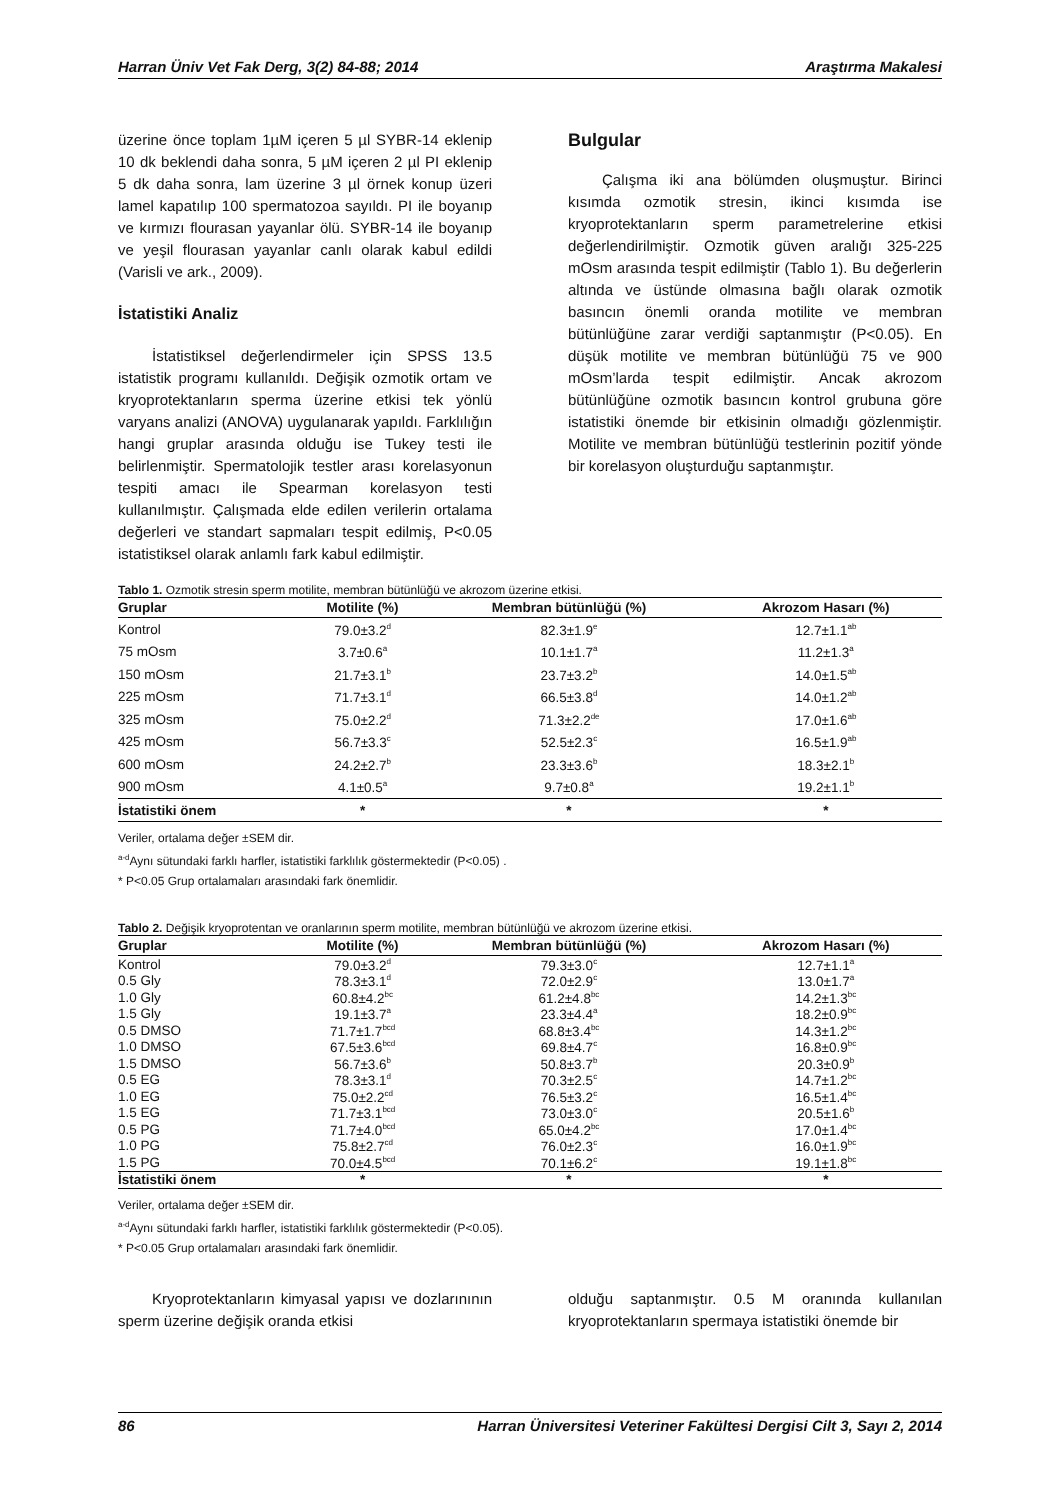Harran Üniv Vet Fak Derg, 3(2) 84-88; 2014 Araştırma Makalesi
üzerine önce toplam 1µM içeren 5 µl SYBR-14 eklenip 10 dk beklendi daha sonra, 5 µM içeren 2 µl PI eklenip 5 dk daha sonra, lam üzerine 3 µl örnek konup üzeri lamel kapatılıp 100 spermatozoa sayıldı. PI ile boyanıp ve kırmızı flourasan yayanlar ölü. SYBR-14 ile boyanıp ve yeşil flourasan yayanlar canlı olarak kabul edildi (Varisli ve ark., 2009).
İstatistiki Analiz
İstatistiksel değerlendirmeler için SPSS 13.5 istatistik programı kullanıldı. Değişik ozmotik ortam ve kryoprotektanların sperma üzerine etkisi tek yönlü varyans analizi (ANOVA) uygulanarak yapıldı. Farklılığın hangi gruplar arasında olduğu ise Tukey testi ile belirlenmiştir. Spermatolojik testler arası korelasyonun tespiti amacı ile Spearman korelasyon testi kullanılmıştır. Çalışmada elde edilen verilerin ortalama değerleri ve standart sapmaları tespit edilmiş, P<0.05 istatistiksel olarak anlamlı fark kabul edilmiştir.
Bulgular
Çalışma iki ana bölümden oluşmuştur. Birinci kısımda ozmotik stresin, ikinci kısımda ise kryoprotektanların sperm parametrelerine etkisi değerlendirilmiştir. Ozmotik güven aralığı 325-225 mOsm arasında tespit edilmiştir (Tablo 1). Bu değerlerin altında ve üstünde olmasına bağlı olarak ozmotik basıncın önemli oranda motilite ve membran bütünlüğüne zarar verdiği saptanmıştır (P<0.05). En düşük motilite ve membran bütünlüğü 75 ve 900 mOsm’larda tespit edilmiştir. Ancak akrozom bütünlüğüne ozmotik basıncın kontrol grubuna göre istatistiki önemde bir etkisinin olmadığı gözlenmiştir. Motilite ve membran bütünlüğü testlerinin pozitif yönde bir korelasyon oluşturduğu saptanmıştır.
Tablo 1. Ozmotik stresin sperm motilite, membran bütünlüğü ve akrozom üzerine etkisi.
| Gruplar | Motilite (%) | Membran bütünlüğü (%) | Akrozom Hasarı (%) |
| --- | --- | --- | --- |
| Kontrol | 79.0±3.2<sup>d</sup> | 82.3±1.9<sup>e</sup> | 12.7±1.1<sup>ab</sup> |
| 75 mOsm | 3.7±0.6<sup>a</sup> | 10.1±1.7<sup>a</sup> | 11.2±1.3<sup>a</sup> |
| 150 mOsm | 21.7±3.1<sup>b</sup> | 23.7±3.2<sup>b</sup> | 14.0±1.5<sup>ab</sup> |
| 225 mOsm | 71.7±3.1<sup>d</sup> | 66.5±3.8<sup>d</sup> | 14.0±1.2<sup>ab</sup> |
| 325 mOsm | 75.0±2.2<sup>d</sup> | 71.3±2.2<sup>de</sup> | 17.0±1.6<sup>ab</sup> |
| 425 mOsm | 56.7±3.3<sup>c</sup> | 52.5±2.3<sup>c</sup> | 16.5±1.9<sup>ab</sup> |
| 600 mOsm | 24.2±2.7<sup>b</sup> | 23.3±3.6<sup>b</sup> | 18.3±2.1<sup>b</sup> |
| 900 mOsm | 4.1±0.5<sup>a</sup> | 9.7±0.8<sup>a</sup> | 19.2±1.1<sup>b</sup> |
| İstatistiki önem | * | * | * |
Veriler, ortalama değer ±SEM dir.
<sup>a-d</sup>Aynı sütundaki farklı harfler, istatistiki farklılık göstermektedir (P<0.05) .
* P<0.05 Grup ortalamaları arasındaki fark önemlidir.
Tablo 2. Değişik kryoprotentan ve oranlarının sperm motilite, membran bütünlüğü ve akrozom üzerine etkisi.
| Gruplar | Motilite (%) | Membran bütünlüğü (%) | Akrozom Hasarı (%) |
| --- | --- | --- | --- |
| Kontrol | 79.0±3.2<sup>d</sup> | 79.3±3.0<sup>c</sup> | 12.7±1.1<sup>a</sup> |
| 0.5 Gly | 78.3±3.1<sup>d</sup> | 72.0±2.9<sup>c</sup> | 13.0±1.7<sup>a</sup> |
| 1.0 Gly | 60.8±4.2<sup>bc</sup> | 61.2±4.8<sup>bc</sup> | 14.2±1.3<sup>bc</sup> |
| 1.5 Gly | 19.1±3.7<sup>a</sup> | 23.3±4.4<sup>a</sup> | 18.2±0.9<sup>bc</sup> |
| 0.5 DMSO | 71.7±1.7<sup>bcd</sup> | 68.8±3.4<sup>bc</sup> | 14.3±1.2<sup>bc</sup> |
| 1.0 DMSO | 67.5±3.6<sup>bcd</sup> | 69.8±4.7<sup>c</sup> | 16.8±0.9<sup>bc</sup> |
| 1.5 DMSO | 56.7±3.6<sup>b</sup> | 50.8±3.7<sup>b</sup> | 20.3±0.9<sup>b</sup> |
| 0.5 EG | 78.3±3.1<sup>d</sup> | 70.3±2.5<sup>c</sup> | 14.7±1.2<sup>bc</sup> |
| 1.0 EG | 75.0±2.2<sup>cd</sup> | 76.5±3.2<sup>c</sup> | 16.5±1.4<sup>bc</sup> |
| 1.5 EG | 71.7±3.1<sup>bcd</sup> | 73.0±3.0<sup>c</sup> | 20.5±1.6<sup>b</sup> |
| 0.5 PG | 71.7±4.0<sup>bcd</sup> | 65.0±4.2<sup>bc</sup> | 17.0±1.4<sup>bc</sup> |
| 1.0 PG | 75.8±2.7<sup>cd</sup> | 76.0±2.3<sup>c</sup> | 16.0±1.9<sup>bc</sup> |
| 1.5 PG | 70.0±4.5<sup>bcd</sup> | 70.1±6.2<sup>c</sup> | 19.1±1.8<sup>bc</sup> |
| İstatistiki önem | * | * | * |
Veriler, ortalama değer ±SEM dir.
<sup>a-d</sup>Aynı sütundaki farklı harfler, istatistiki farklılık göstermektedir (P<0.05).
* P<0.05 Grup ortalamaları arasındaki fark önemlidir.
Kryoprotektanların kimyasal yapısı ve dozlarınının sperm üzerine değişik oranda etkisi
olduğu saptanmıştır. 0.5 M oranında kullanılan kryoprotektanların spermaya istatistiki önemde bir
86 Harran Üniversitesi Veteriner Fakültesi Dergisi Cilt 3, Sayı 2, 2014